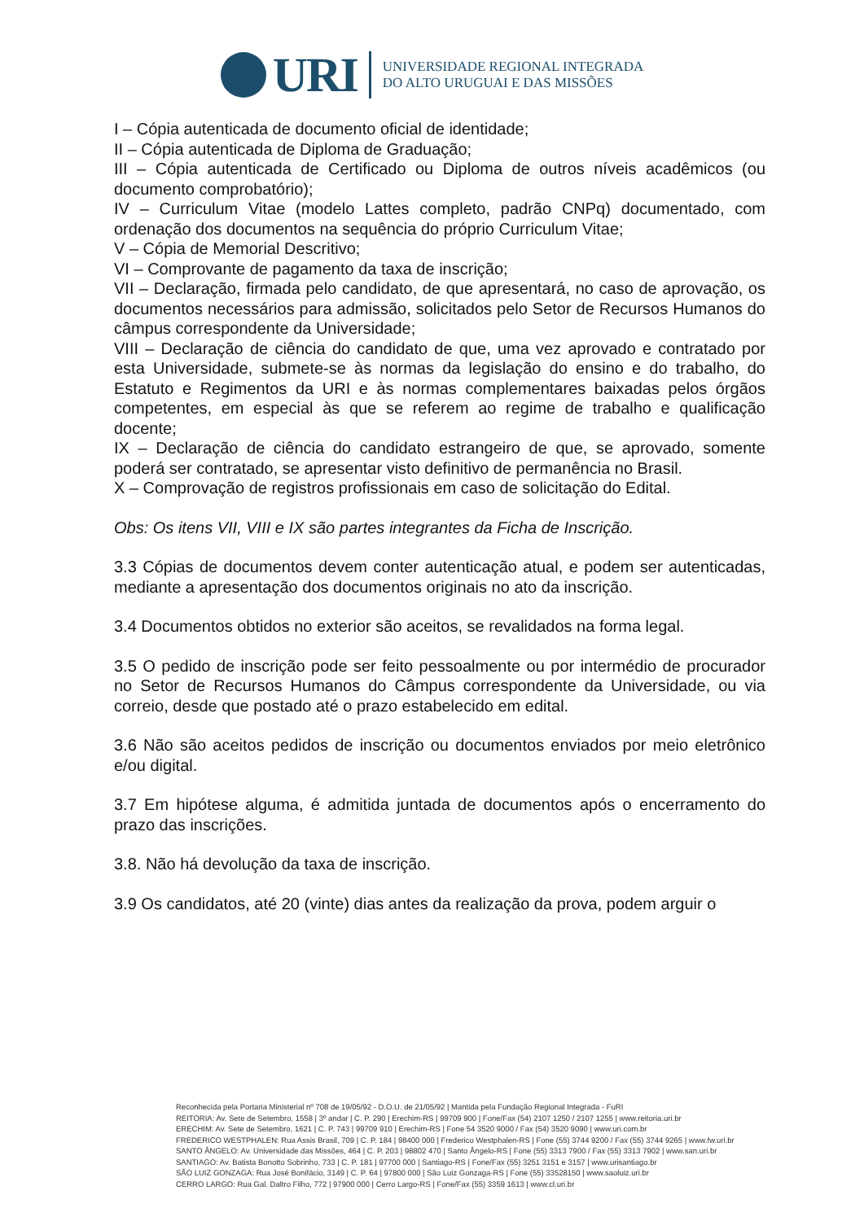URI
UNIVERSIDADE REGIONAL INTEGRADA
DO ALTO URUGUAI E DAS MISSÕES
I – Cópia autenticada de documento oficial de identidade;
II – Cópia autenticada de Diploma de Graduação;
III – Cópia autenticada de Certificado ou Diploma de outros níveis acadêmicos (ou documento comprobatório);
IV – Curriculum Vitae (modelo Lattes completo, padrão CNPq) documentado, com ordenação dos documentos na sequência do próprio Curriculum Vitae;
V – Cópia de Memorial Descritivo;
VI – Comprovante de pagamento da taxa de inscrição;
VII – Declaração, firmada pelo candidato, de que apresentará, no caso de aprovação, os documentos necessários para admissão, solicitados pelo Setor de Recursos Humanos do câmpus correspondente da Universidade;
VIII – Declaração de ciência do candidato de que, uma vez aprovado e contratado por esta Universidade, submete-se às normas da legislação do ensino e do trabalho, do Estatuto e Regimentos da URI e às normas complementares baixadas pelos órgãos competentes, em especial às que se referem ao regime de trabalho e qualificação docente;
IX – Declaração de ciência do candidato estrangeiro de que, se aprovado, somente poderá ser contratado, se apresentar visto definitivo de permanência no Brasil.
X – Comprovação de registros profissionais em caso de solicitação do Edital.
Obs: Os itens VII, VIII e IX são partes integrantes da Ficha de Inscrição.
3.3 Cópias de documentos devem conter autenticação atual, e podem ser autenticadas, mediante a apresentação dos documentos originais no ato da inscrição.
3.4 Documentos obtidos no exterior são aceitos, se revalidados na forma legal.
3.5 O pedido de inscrição pode ser feito pessoalmente ou por intermédio de procurador no Setor de Recursos Humanos do Câmpus correspondente da Universidade, ou via correio, desde que postado até o prazo estabelecido em edital.
3.6 Não são aceitos pedidos de inscrição ou documentos enviados por meio eletrônico e/ou digital.
3.7 Em hipótese alguma, é admitida juntada de documentos após o encerramento do prazo das inscrições.
3.8. Não há devolução da taxa de inscrição.
3.9 Os candidatos, até 20 (vinte) dias antes da realização da prova, podem arguir o
Reconhecida pela Portaria Ministerial nº 708 de 19/05/92 - D.O.U. de 21/05/92 | Mantida pela Fundação Regional Integrada - FuRI
REITORIA: Av. Sete de Setembro, 1558 | 3º andar | C. P. 290 | Erechim-RS | 99709 900 | Fone/Fax (54) 2107 1250 / 2107 1255 | www.reitoria.uri.br
ERECHIM: Av. Sete de Setembro, 1621 | C. P. 743 | 99709 910 | Erechim-RS | Fone 54 3520 9000 / Fax (54) 3520 9090 | www.uri.com.br
FREDERICO WESTPHALEN: Rua Assis Brasil, 709 | C. P. 184 | 98400 000 | Frederico Westphalen-RS | Fone (55) 3744 9200 / Fax (55) 3744 9265 | www.fw.uri.br
SANTO ÂNGELO: Av. Universidade das Missões, 464 | C. P. 203 | 98802 470 | Santo Ângelo-RS | Fone (55) 3313 7900 / Fax (55) 3313 7902 | www.san.uri.br
SANTIAGO: Av. Batista Bonotto Sobrinho, 733 | C. P. 181 | 97700 000 | Santiago-RS | Fone/Fax (55) 3251 3151 e 3157 | www.urisantiago.br
SÃO LUIZ GONZAGA: Rua José Bonifácio, 3149 | C. P. 64 | 97800 000 | São Luiz Gonzaga-RS | Fone (55) 33528150 | www.saoluiz.uri.br
CERRO LARGO: Rua Gal. Daltro Filho, 772 | 97900 000 | Cerro Largo-RS | Fone/Fax (55) 3359 1613 | www.cl.uri.br